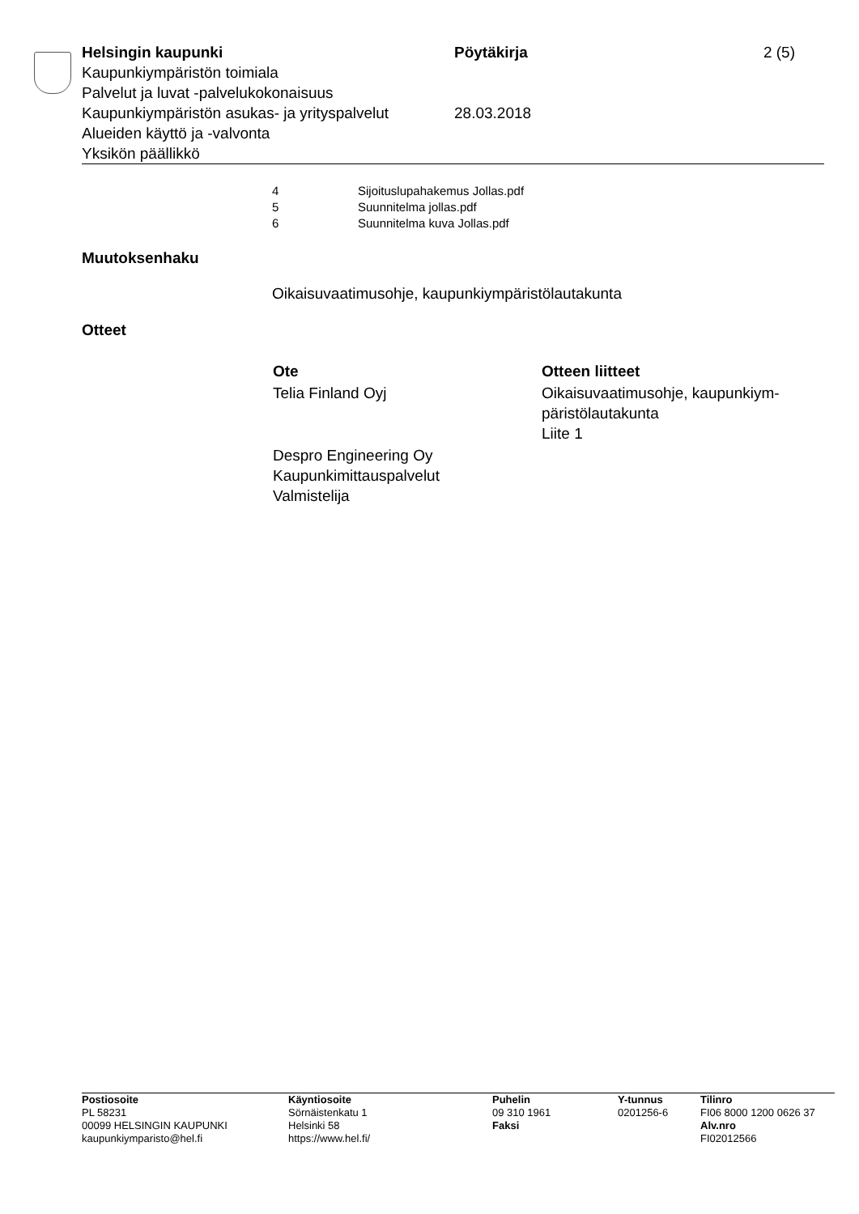| Helsingin kaupunki | Pöytäkirja | 2 (5) |
| Kaupunkiympäristön toimiala | | |
| Palvelut ja luvat -palvelukokonaisuus | | |
| Kaupunkiympäristön asukas- ja yrityspalvelut | 28.03.2018 | |
| Alueiden käyttö ja -valvonta | | |
| Yksikön päällikkö | | |
| 4 | Sijoituslupahakemus Jollas.pdf |
| 5 | Suunnitelma jollas.pdf |
| 6 | Suunnitelma kuva Jollas.pdf |
Muutoksenhaku
Oikaisuvaatimusohje, kaupunkiympäristölautakunta
Otteet
| Ote | Otteen liitteet |
| --- | --- |
| Telia Finland Oyj | Oikaisuvaatimusohje, kaupunkiym- päristölautakunta Liite 1 |
| Despro Engineering Oy Kaupunkimittauspalvelut Valmistelija | |
| Postiosoite PL 58231 00099 HELSINGIN KAUPUNKI kaupunkiymparisto@hel.fi | Käyntiosoite Sörnäistenkatu 1 Helsinki 58 https://www.hel.fi/ | Puhelin 09 310 1961 Faksi | Y-tunnus 0201256-6 | Tilinro FI06 8000 1200 0626 37 Alv.nro FI02012566 |